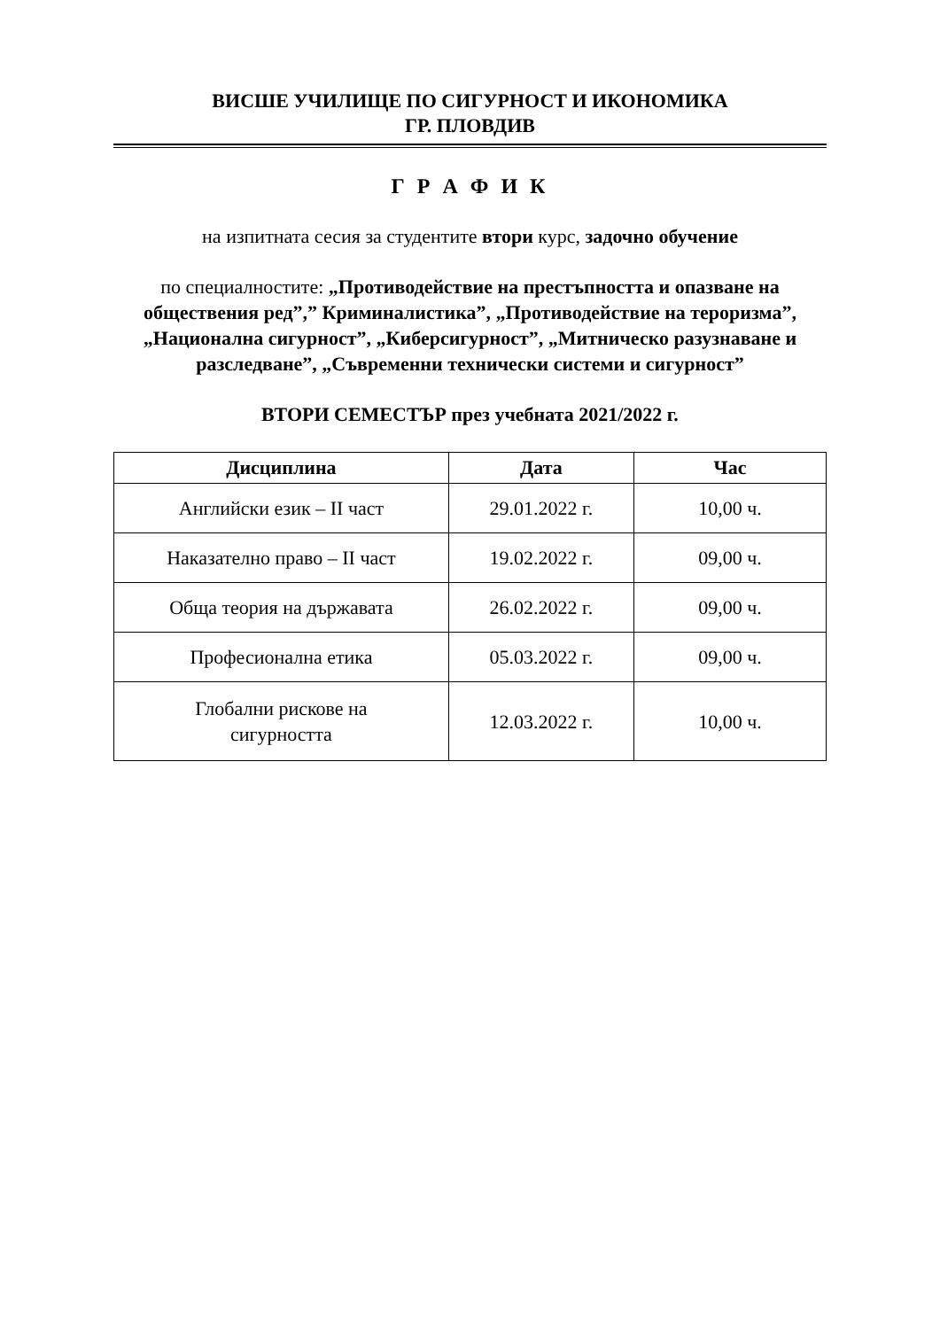ВИСШЕ УЧИЛИЩЕ ПО СИГУРНОСТ И ИКОНОМИКА
ГР. ПЛОВДИВ
Г Р А Ф И К
на изпитната сесия за студентите втори курс, задочно обучение
по специалностите: „Противодействие на престъпността и опазване на обществения ред”,” Криминалистика”, „Противодействие на тероризма”, „Национална сигурност”, „Киберсигурност”, „Митническо разузнаване и разследване”, „Съвременни технически системи и сигурност”
ВТОРИ СЕМЕСТЪР през учебната 2021/2022 г.
| Дисциплина | Дата | Час |
| --- | --- | --- |
| Английски език – II част | 29.01.2022 г. | 10,00 ч. |
| Наказателно право – II част | 19.02.2022 г. | 09,00 ч. |
| Обща теория на държавата | 26.02.2022 г. | 09,00 ч. |
| Професионална етика | 05.03.2022 г. | 09,00 ч. |
| Глобални рискове на сигурността | 12.03.2022 г. | 10,00 ч. |